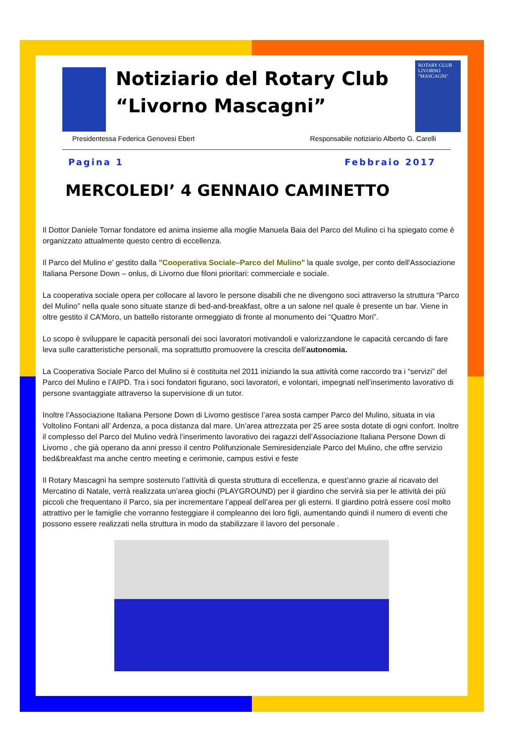Notiziario del Rotary Club
“Livorno Mascagni”
ROTARY CLUB LIVORNO "MASCAGNI"
Presidentessa Federica Genovesi Ebert Responsabile notiziario Alberto G. Carelli
Pagina 1 Febbraio 2017
MERCOLEDI’ 4 GENNAIO CAMINETTO
Il Dottor Daniele Tornar fondatore ed anima insieme alla moglie Manuela Baia del Parco del Mulino ci ha spiegato come è organizzato attualmente questo centro di eccellenza.
Il Parco del Mulino e' gestito dalla "Cooperativa Sociale–Parco del Mulino" la quale svolge, per conto dell'Associazione Italiana Persone Down – onlus, di Livorno due filoni prioritari: commerciale e sociale.
La cooperativa sociale opera per collocare al lavoro le persone disabili che ne divengono soci attraverso la struttura “Parco del Mulino” nella quale sono situate stanze di bed-and-breakfast, oltre a un salone nel quale è presente un bar. Viene in oltre gestito il CA’Moro, un battello ristorante ormeggiato di fronte al monumento dei “Quattro Mori”.
Lo scopo è sviluppare le capacità personali dei soci lavoratori motivandoli e valorizzandone le capacità cercando di fare leva sulle caratteristiche personali, ma soprattutto promuovere la crescita dell’autonomia.
La Cooperativa Sociale Parco del Mulino si è costituita nel 2011 iniziando la sua attività come raccordo tra i “servizi” del Parco del Mulino e l’AIPD. Tra i soci fondatori figurano, soci lavoratori, e volontari, impegnati nell’inserimento lavorativo di persone svantaggiate attraverso la supervisione di un tutor.
Inoltre l’Associazione Italiana Persone Down di Livorno gestisce l’area sosta camper Parco del Mulino, situata in via Voltolino Fontani all’ Ardenza, a poca distanza dal mare. Un’area attrezzata per 25 aree sosta dotate di ogni confort. Inoltre il complesso del Parco del Mulino vedrà l’inserimento lavorativo dei ragazzi dell’Associazione Italiana Persone Down di Livorno , che già operano da anni presso il centro Polifunzionale Semiresidenziale Parco del Mulino, che offre servizio bed&breakfast ma anche centro meeting e cerimonie, campus estivi e feste
Il Rotary Mascagni ha sempre sostenuto l’attività di questa struttura di eccellenza, e quest’anno grazie al ricavato del Mercatino di Natale, verrà realizzata un’area giochi (PLAYGROUND) per il giardino che servirà sia per le attività dei più piccoli che frequentano il Parco, sia per incrementare l’appeal dell’area per gli esterni. Il giardino potrà essere così molto attrattivo per le famiglie che vorranno festeggiare il compleanno dei loro figli, aumentando quindi il numero di eventi che possono essere realizzati nella struttura in modo da stabilizzare il lavoro del personale .